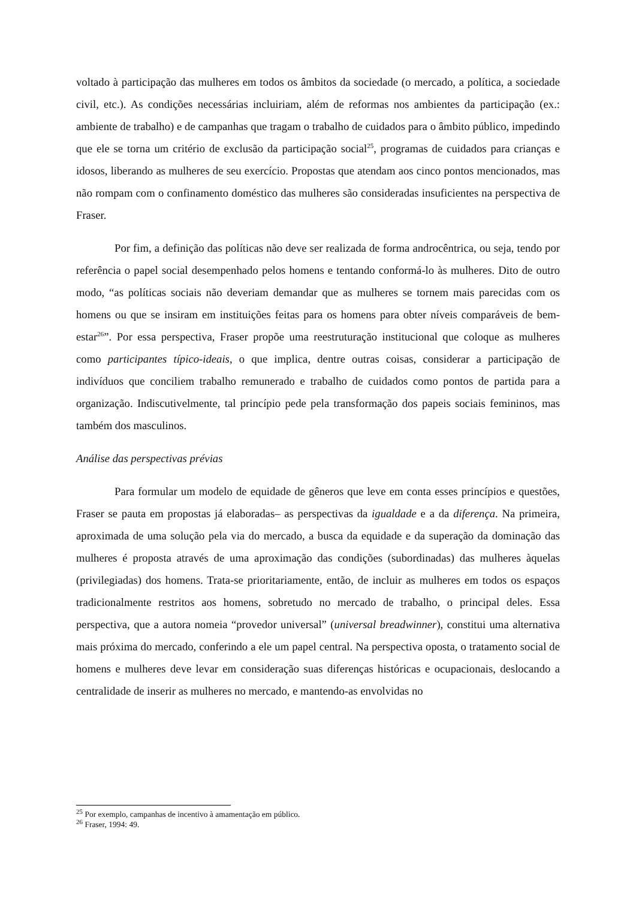voltado à participação das mulheres em todos os âmbitos da sociedade (o mercado, a política, a sociedade civil, etc.). As condições necessárias incluiriam, além de reformas nos ambientes da participação (ex.: ambiente de trabalho) e de campanhas que tragam o trabalho de cuidados para o âmbito público, impedindo que ele se torna um critério de exclusão da participação social<sup>25</sup>, programas de cuidados para crianças e idosos, liberando as mulheres de seu exercício. Propostas que atendam aos cinco pontos mencionados, mas não rompam com o confinamento doméstico das mulheres são consideradas insuficientes na perspectiva de Fraser.
Por fim, a definição das políticas não deve ser realizada de forma androcêntrica, ou seja, tendo por referência o papel social desempenhado pelos homens e tentando conformá-lo às mulheres. Dito de outro modo, “as políticas sociais não deveriam demandar que as mulheres se tornem mais parecidas com os homens ou que se insiram em instituições feitas para os homens para obter níveis comparáveis de bem-estar<sup>26</sup>”. Por essa perspectiva, Fraser propõe uma reestruturação institucional que coloque as mulheres como participantes típico-ideais, o que implica, dentre outras coisas, considerar a participação de indivíduos que conciliem trabalho remunerado e trabalho de cuidados como pontos de partida para a organização. Indiscutivelmente, tal princípio pede pela transformação dos papeis sociais femininos, mas também dos masculinos.
Análise das perspectivas prévias
Para formular um modelo de equidade de gêneros que leve em conta esses princípios e questões, Fraser se pauta em propostas já elaboradas– as perspectivas da igualdade e a da diferença. Na primeira, aproximada de uma solução pela via do mercado, a busca da equidade e da superação da dominação das mulheres é proposta através de uma aproximação das condições (subordinadas) das mulheres àquelas (privilegiadas) dos homens. Trata-se prioritariamente, então, de incluir as mulheres em todos os espaços tradicionalmente restritos aos homens, sobretudo no mercado de trabalho, o principal deles. Essa perspectiva, que a autora nomeia “provedor universal” (universal breadwinner), constitui uma alternativa mais próxima do mercado, conferindo a ele um papel central. Na perspectiva oposta, o tratamento social de homens e mulheres deve levar em consideração suas diferenças históricas e ocupacionais, deslocando a centralidade de inserir as mulheres no mercado, e mantendo-as envolvidas no
<sup>25</sup> Por exemplo, campanhas de incentivo à amamentação em público.
<sup>26</sup> Fraser, 1994: 49.